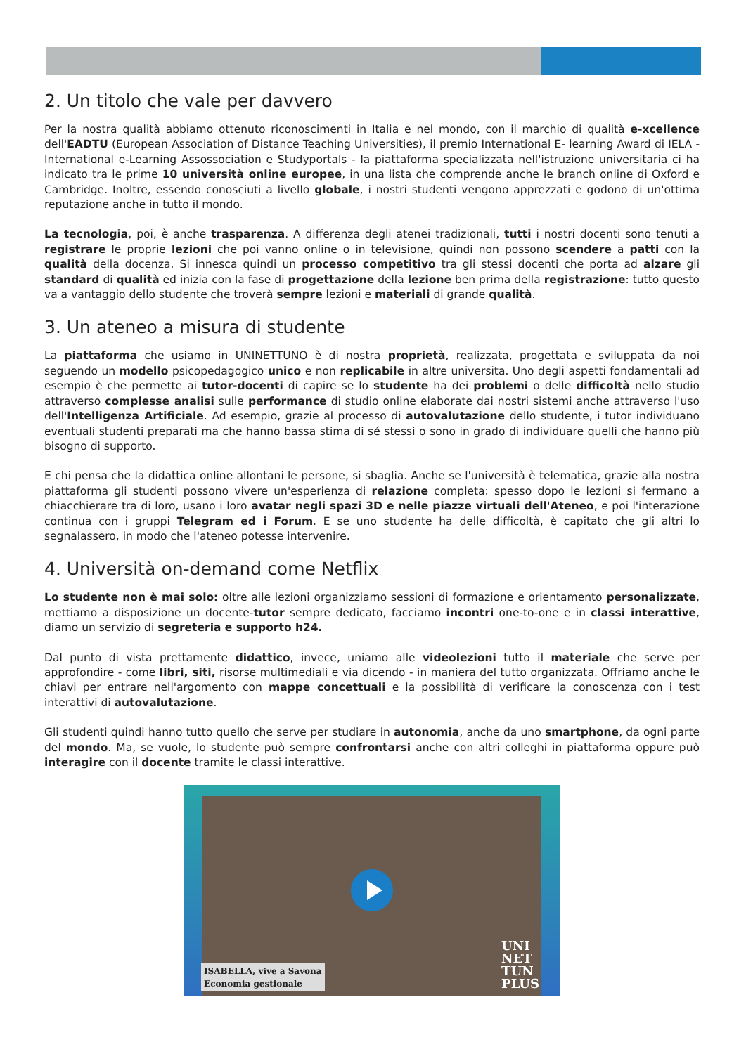2. Un titolo che vale per davvero
Per la nostra qualità abbiamo ottenuto riconoscimenti in Italia e nel mondo, con il marchio di qualità e-xcellence dell'EADTU (European Association of Distance Teaching Universities), il premio International E- learning Award di IELA - International e-Learning Assossociation e Studyportals - la piattaforma specializzata nell'istruzione universitaria ci ha indicato tra le prime 10 università online europee, in una lista che comprende anche le branch online di Oxford e Cambridge. Inoltre, essendo conosciuti a livello globale, i nostri studenti vengono apprezzati e godono di un'ottima reputazione anche in tutto il mondo.
La tecnologia, poi, è anche trasparenza. A differenza degli atenei tradizionali, tutti i nostri docenti sono tenuti a registrare le proprie lezioni che poi vanno online o in televisione, quindi non possono scendere a patti con la qualità della docenza. Si innesca quindi un processo competitivo tra gli stessi docenti che porta ad alzare gli standard di qualità ed inizia con la fase di progettazione della lezione ben prima della registrazione: tutto questo va a vantaggio dello studente che troverà sempre lezioni e materiali di grande qualità.
3. Un ateneo a misura di studente
La piattaforma che usiamo in UNINETTUNO è di nostra proprietà, realizzata, progettata e sviluppata da noi seguendo un modello psicopedagogico unico e non replicabile in altre universita. Uno degli aspetti fondamentali ad esempio è che permette ai tutor-docenti di capire se lo studente ha dei problemi o delle difficoltà nello studio attraverso complesse analisi sulle performance di studio online elaborate dai nostri sistemi anche attraverso l'uso dell'Intelligenza Artificiale. Ad esempio, grazie al processo di autovalutazione dello studente, i tutor individuano eventuali studenti preparati ma che hanno bassa stima di sé stessi o sono in grado di individuare quelli che hanno più bisogno di supporto.
E chi pensa che la didattica online allontani le persone, si sbaglia. Anche se l'università è telematica, grazie alla nostra piattaforma gli studenti possono vivere un'esperienza di relazione completa: spesso dopo le lezioni si fermano a chiacchierare tra di loro, usano i loro avatar negli spazi 3D e nelle piazze virtuali dell'Ateneo, e poi l'interazione continua con i gruppi Telegram ed i Forum. E se uno studente ha delle difficoltà, è capitato che gli altri lo segnalassero, in modo che l'ateneo potesse intervenire.
4. Università on-demand come Netflix
Lo studente non è mai solo: oltre alle lezioni organizziamo sessioni di formazione e orientamento personalizzate, mettiamo a disposizione un docente-tutor sempre dedicato, facciamo incontri one-to-one e in classi interattive, diamo un servizio di segreteria e supporto h24.
Dal punto di vista prettamente didattico, invece, uniamo alle videolezioni tutto il materiale che serve per approfondire - come libri, siti, risorse multimediali e via dicendo - in maniera del tutto organizzata. Offriamo anche le chiavi per entrare nell'argomento con mappe concettuali e la possibilità di verificare la conoscenza con i test interattivi di autovalutazione.
Gli studenti quindi hanno tutto quello che serve per studiare in autonomia, anche da uno smartphone, da ogni parte del mondo. Ma, se vuole, lo studente può sempre confrontarsi anche con altri colleghi in piattaforma oppure può interagire con il docente tramite le classi interattive.
ISABELLA, vive a Savona
Economia gestionale
UNI
NET
TUN
PLUS